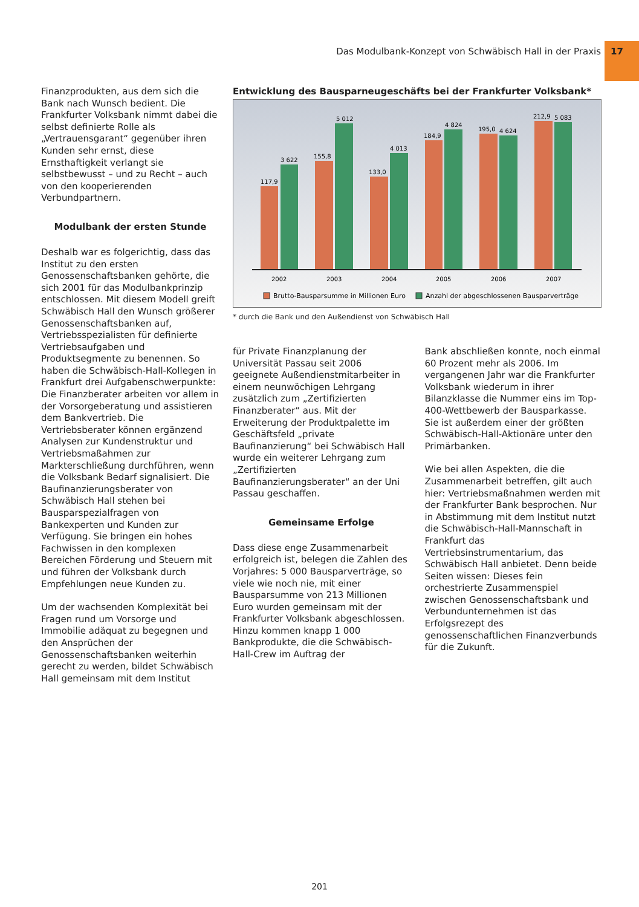Das Modulbank-Konzept von Schwäbisch Hall in der Praxis 17
Finanzprodukten, aus dem sich die Bank nach Wunsch bedient. Die Frankfurter Volksbank nimmt dabei die selbst definierte Rolle als „Vertrauensgarant“ gegenüber ihren Kunden sehr ernst, diese Ernsthaftigkeit verlangt sie selbstbewusst – und zu Recht – auch von den kooperierenden Verbundpartnern.
Modulbank der ersten Stunde
Deshalb war es folgerichtig, dass das Institut zu den ersten Genossenschaftsbanken gehörte, die sich 2001 für das Modulbankprinzip entschlossen. Mit diesem Modell greift Schwäbisch Hall den Wunsch größerer Genossenschaftsbanken auf, Vertriebsspezialisten für definierte Vertriebsaufgaben und Produktsegmente zu benennen. So haben die Schwäbisch-Hall-Kollegen in Frankfurt drei Aufgabenschwerpunkte: Die Finanzberater arbeiten vor allem in der Vorsorgeberatung und assistieren dem Bankvertrieb. Die Vertriebsberater können ergänzend Analysen zur Kundenstruktur und Vertriebsmaßahmen zur Markterschließung durchführen, wenn die Volksbank Bedarf signalisiert. Die Baufinanzierungsberater von Schwäbisch Hall stehen bei Bausparspezialfragen von Bankexperten und Kunden zur Verfügung. Sie bringen ein hohes Fachwissen in den komplexen Bereichen Förderung und Steuern mit und führen der Volksbank durch Empfehlungen neue Kunden zu.
Um der wachsenden Komplexität bei Fragen rund um Vorsorge und Immobilie adäquat zu begegnen und den Ansprüchen der Genossenschaftsbanken weiterhin gerecht zu werden, bildet Schwäbisch Hall gemeinsam mit dem Institut
Entwicklung des Bausparneugeschäfts bei der Frankfurter Volksbank*
117,9
3 622
155,8
5 012
133,0
4 013
184,9
4 824
195,0
4 624
212,9
5 083
2002
2003
2004
2005
2006
2007
Brutto-Bausparsumme in Millionen Euro
Anzahl der abgeschlossenen Bausparverträge
* durch die Bank und den Außendienst von Schwäbisch Hall
für Private Finanzplanung der Universität Passau seit 2006 geeignete Außendienstmitarbeiter in einem neunwöchigen Lehrgang zusätzlich zum „Zertifizierten Finanzberater“ aus. Mit der Erweiterung der Produktpalette im Geschäftsfeld „private Baufinanzierung“ bei Schwäbisch Hall wurde ein weiterer Lehrgang zum „Zertifizierten Baufinanzierungsberater“ an der Uni Passau geschaffen.
Gemeinsame Erfolge
Dass diese enge Zusammenarbeit erfolgreich ist, belegen die Zahlen des Vorjahres: 5 000 Bausparverträge, so viele wie noch nie, mit einer Bausparsumme von 213 Millionen Euro wurden gemeinsam mit der Frankfurter Volksbank abgeschlossen. Hinzu kommen knapp 1 000 Bankprodukte, die die Schwäbisch-Hall-Crew im Auftrag der
Bank abschließen konnte, noch einmal 60 Prozent mehr als 2006. Im vergangenen Jahr war die Frankfurter Volksbank wiederum in ihrer Bilanzklasse die Nummer eins im Top-400-Wettbewerb der Bausparkasse. Sie ist außerdem einer der größten Schwäbisch-Hall-Aktionäre unter den Primärbanken.
Wie bei allen Aspekten, die die Zusammenarbeit betreffen, gilt auch hier: Vertriebsmaßnahmen werden mit der Frankfurter Bank besprochen. Nur in Abstimmung mit dem Institut nutzt die Schwäbisch-Hall-Mannschaft in Frankfurt das Vertriebsinstrumentarium, das Schwäbisch Hall anbietet. Denn beide Seiten wissen: Dieses fein orchestrierte Zusammenspiel zwischen Genossenschaftsbank und Verbundunternehmen ist das Erfolgsrezept des genossenschaftlichen Finanzverbunds für die Zukunft.
201